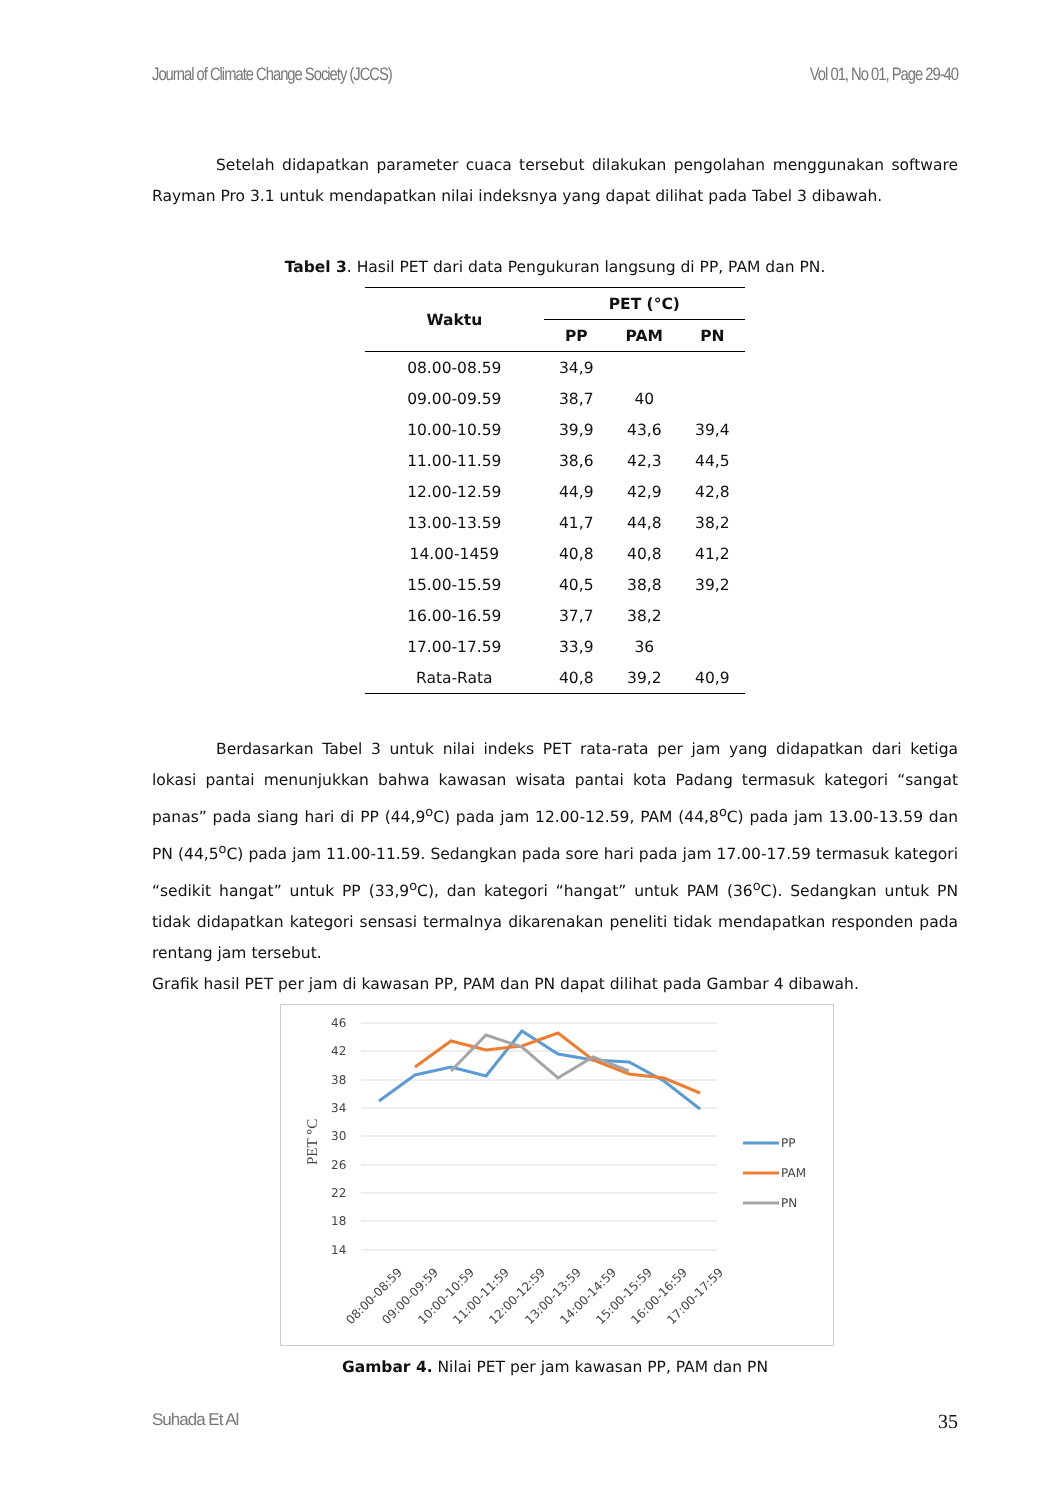Journal of Climate Change Society (JCCS) Vol 01, No 01, Page 29-40
Setelah didapatkan parameter cuaca tersebut dilakukan pengolahan menggunakan software Rayman Pro 3.1 untuk mendapatkan nilai indeksnya yang dapat dilihat pada Tabel 3 dibawah.
Tabel 3. Hasil PET dari data Pengukuran langsung di PP, PAM dan PN.
| Waktu | PET (°C) | | |
| --- | --- | --- | --- |
| | PP | PAM | PN |
| 08.00-08.59 | 34,9 | | |
| 09.00-09.59 | 38,7 | 40 | |
| 10.00-10.59 | 39,9 | 43,6 | 39,4 |
| 11.00-11.59 | 38,6 | 42,3 | 44,5 |
| 12.00-12.59 | 44,9 | 42,9 | 42,8 |
| 13.00-13.59 | 41,7 | 44,8 | 38,2 |
| 14.00-1459 | 40,8 | 40,8 | 41,2 |
| 15.00-15.59 | 40,5 | 38,8 | 39,2 |
| 16.00-16.59 | 37,7 | 38,2 | |
| 17.00-17.59 | 33,9 | 36 | |
| Rata-Rata | 40,8 | 39,2 | 40,9 |
Berdasarkan Tabel 3 untuk nilai indeks PET rata-rata per jam yang didapatkan dari ketiga lokasi pantai menunjukkan bahwa kawasan wisata pantai kota Padang termasuk kategori “sangat panas” pada siang hari di PP (44,9<sup>o</sup>C) pada jam 12.00-12.59, PAM (44,8<sup>o</sup>C) pada jam 13.00-13.59 dan PN (44,5<sup>o</sup>C) pada jam 11.00-11.59. Sedangkan pada sore hari pada jam 17.00-17.59 termasuk kategori “sedikit hangat” untuk PP (33,9<sup>o</sup>C), dan kategori “hangat” untuk PAM (36<sup>o</sup>C). Sedangkan untuk PN tidak didapatkan kategori sensasi termalnya dikarenakan peneliti tidak mendapatkan responden pada rentang jam tersebut.
Grafik hasil PET per jam di kawasan PP, PAM dan PN dapat dilihat pada Gambar 4 dibawah.
46
42
38
34
30
26
22
18
14
PET °C
08:00-08:59
09:00-09:59
10:00-10:59
11:00-11:59
12:00-12:59
13:00-13:59
14:00-14:59
15:00-15:59
16:00-16:59
17:00-17:59
PP
PAM
PN
Gambar 4. Nilai PET per jam kawasan PP, PAM dan PN
Suhada Et Al 35